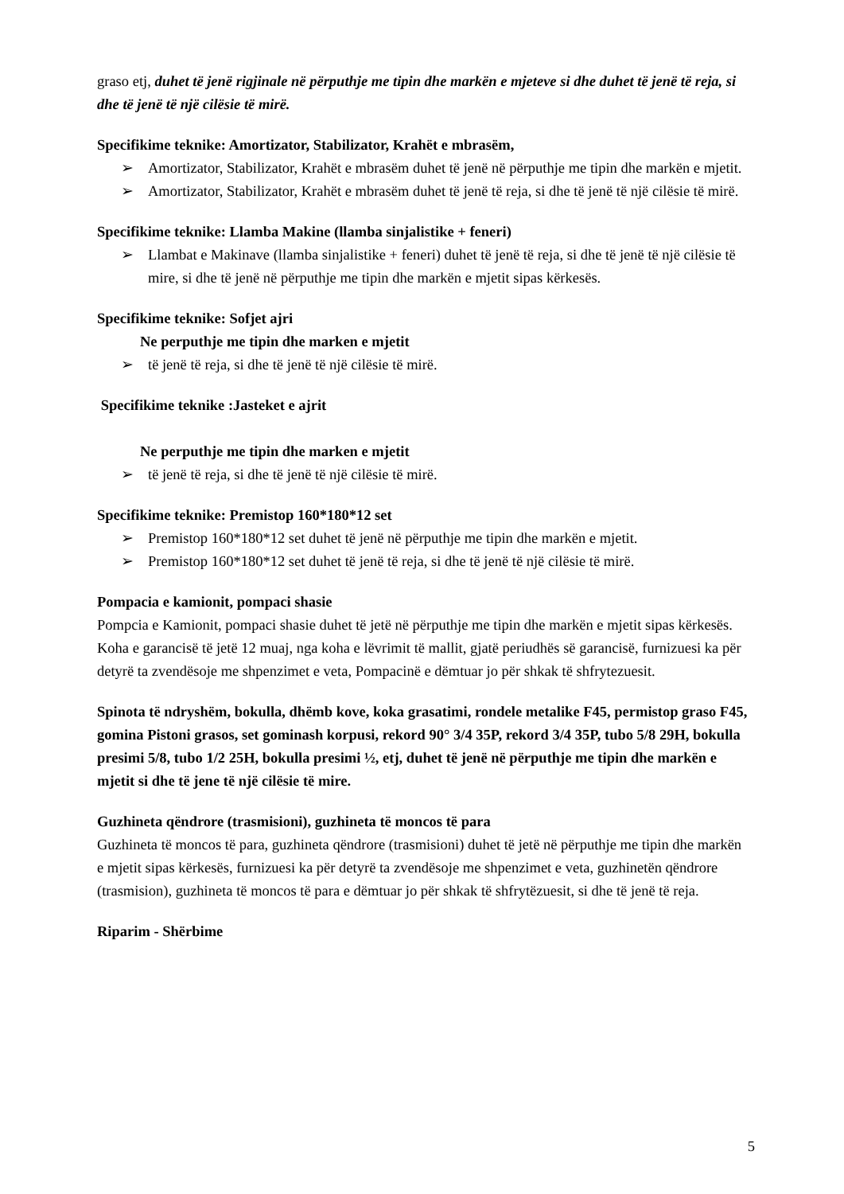graso etj, duhet të jenë rigjinale në përputhje me tipin dhe markën e mjeteve si dhe duhet të jenë të reja, si dhe të jenë të një cilësie të mirë.
Specifikime teknike: Amortizator, Stabilizator, Krahët e mbrasëm,
➢ Amortizator, Stabilizator, Krahët e mbrasëm duhet të jenë në përputhje me tipin dhe markën e mjetit.
➢ Amortizator, Stabilizator, Krahët e mbrasëm duhet të jenë të reja, si dhe të jenë të një cilësie të mirë.
Specifikime teknike: Llamba Makine (llamba sinjalistike + feneri)
➢ Llambat e Makinave (llamba sinjalistike + feneri) duhet të jenë të reja, si dhe të jenë të një cilësie të mire, si dhe të jenë në përputhje me tipin dhe markën e mjetit sipas kërkesës.
Specifikime teknike: Sofjet ajri
Ne perputhje me tipin dhe marken e mjetit
➢ të jenë të reja, si dhe të jenë të një cilësie të mirë.
Specifikime teknike :Jasteket e ajrit
Ne perputhje me tipin dhe marken e mjetit
➢ të jenë të reja, si dhe të jenë të një cilësie të mirë.
Specifikime teknike: Premistop 160*180*12 set
➢ Premistop 160*180*12 set duhet të jenë në përputhje me tipin dhe markën e mjetit.
➢ Premistop 160*180*12 set duhet të jenë të reja, si dhe të jenë të një cilësie të mirë.
Pompacia e kamionit, pompaci shasie
Pompcia e Kamionit, pompaci shasie duhet të jetë në përputhje me tipin dhe markën e mjetit sipas kërkesës. Koha e garancisë të jetë 12 muaj, nga koha e lëvrimit të mallit, gjatë periudhës së garancisë, furnizuesi ka për detyrë ta zvendësoje me shpenzimet e veta, Pompacinë e dëmtuar jo për shkak të shfrytezuesit.
Spinota të ndryshëm, bokulla, dhëmb kove, koka grasatimi, rondele metalike F45, permistop graso F45, gomina Pistoni grasos, set gominash korpusi, rekord 90° 3/4 35P, rekord 3/4 35P, tubo 5/8 29H, bokulla presimi 5/8, tubo 1/2 25H, bokulla presimi ½, etj, duhet të jenë në përputhje me tipin dhe markën e mjetit si dhe të jene të një cilësie të mire.
Guzhineta qëndrore (trasmisioni), guzhineta të moncos të para
Guzhineta të moncos të para, guzhineta qëndrore (trasmisioni) duhet të jetë në përputhje me tipin dhe markën e mjetit sipas kërkesës, furnizuesi ka për detyrë ta zvendësoje me shpenzimet e veta, guzhinetën qëndrore (trasmision), guzhineta të moncos të para e dëmtuar jo për shkak të shfrytëzuesit, si dhe të jenë të reja.
Riparim - Shërbime
5